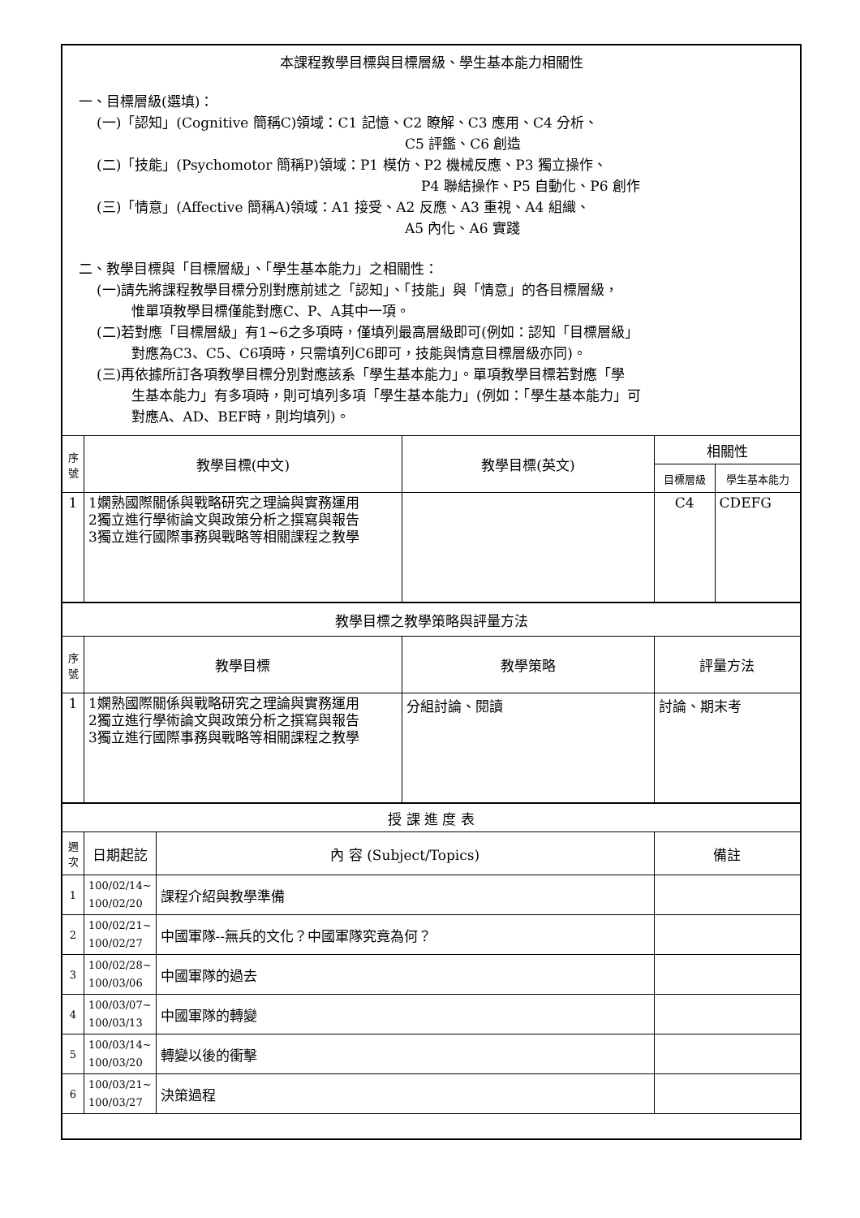| 本課程教學目標與目標層級、學生基本能力相關性 一、目標層級(選填)： (一)「認知」(Cognitive 簡稱C)領域：C1 記憶、C2 瞭解、C3 應用、C4 分析、 C5 評鑑、C6 創造 (二)「技能」(Psychomotor 簡稱P)領域：P1 模仿、P2 機械反應、P3 獨立操作、 P4 聯結操作、P5 自動化、P6 創作 (三)「情意」(Affective 簡稱A)領域：A1 接受、A2 反應、A3 重視、A4 組織、 A5 內化、A6 實踐 二、教學目標與「目標層級」、「學生基本能力」之相關性： (一)請先將課程教學目標分別對應前述之「認知」、「技能」與「情意」的各目標層級， 惟單項教學目標僅能對應C、P、A其中一項。 (二)若對應「目標層級」有1~6之多項時，僅填列最高層級即可(例如：認知「目標層級」 對應為C3、C5、C6項時，只需填列C6即可，技能與情意目標層級亦同)。 (三)再依據所訂各項教學目標分別對應該系「學生基本能力」。單項教學目標若對應「學 生基本能力」有多項時，則可填列多項「學生基本能力」(例如：「學生基本能力」可 對應A、AD、BEF時，則均填列)。 | | | | | |
| 序號 | 教學目標(中文) | | 教學目標(英文) | 相關性 | |
| | | | | 目標層級 | 學生基本能力 |
| 1 | 1嫻熟國際關係與戰略研究之理論與實務運用 2獨立進行學術論文與政策分析之撰寫與報告 3獨立進行國際事務與戰略等相關課程之教學 | | | C4 | CDEFG |
| 教學目標之教學策略與評量方法 | | | | | |
| 序號 | 教學目標 | | 教學策略 | 評量方法 | |
| 1 | 1嫻熟國際關係與戰略研究之理論與實務運用 2獨立進行學術論文與政策分析之撰寫與報告 3獨立進行國際事務與戰略等相關課程之教學 | | 分組討論、閱讀 | 討論、期末考 | |
| 授 課 進 度 表 | | | | | |
| 週次 | 日期起訖 | 內 容 (Subject/Topics) | | 備註 | |
| 1 | 100/02/14~ 100/02/20 | 課程介紹與教學準備 | | | |
| 2 | 100/02/21~ 100/02/27 | 中國軍隊--無兵的文化？中國軍隊究竟為何？ | | | |
| 3 | 100/02/28~ 100/03/06 | 中國軍隊的過去 | | | |
| 4 | 100/03/07~ 100/03/13 | 中國軍隊的轉變 | | | |
| 5 | 100/03/14~ 100/03/20 | 轉變以後的衝擊 | | | |
| 6 | 100/03/21~ 100/03/27 | 決策過程 | | | |